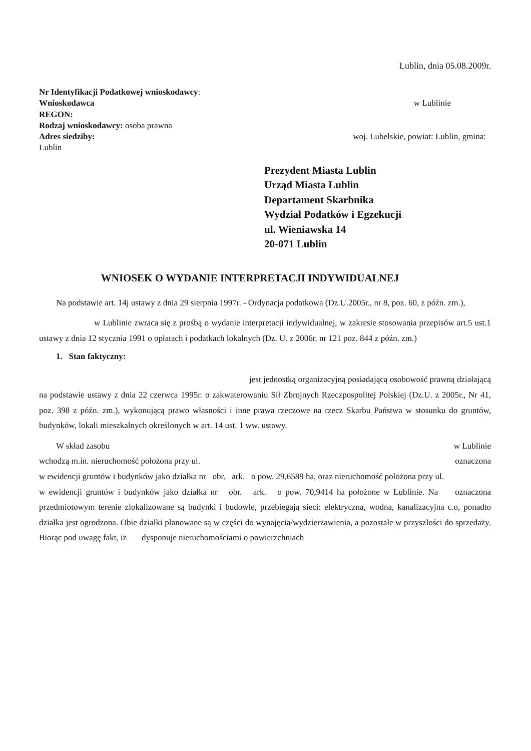Lublin, dnia 05.08.2009r.
Nr Identyfikacji Podatkowej wnioskodawcy:
Wnioskodawca w Lublinie
REGON:
Rodzaj wnioskodawcy: osoba prawna
Adres siedziby: woj. Lubelskie, powiat: Lublin, gmina:
Lublin
Prezydent Miasta Lublin
Urząd Miasta Lublin
Departament Skarbnika
Wydział Podatków i Egzekucji
ul. Wieniawska 14
20-071 Lublin
WNIOSEK O WYDANIE INTERPRETACJI INDYWIDUALNEJ
Na podstawie art. 14j ustawy z dnia 29 sierpnia 1997r. - Ordynacja podatkowa (Dz.U.2005r., nr 8, poz. 60, z późn. zm.),
w Lublinie zwraca się z prośbą o wydanie interpretacji indywidualnej, w zakresie stosowania przepisów art.5 ust.1 ustawy z dnia 12 stycznia 1991 o opłatach i podatkach lokalnych (Dz. U. z 2006r. nr 121 poz. 844 z późn. zm.)
1. Stan faktyczny:
jest jednostką organizacyjną posiadającą osobowość prawną działającą na podstawie ustawy z dnia 22 czerwca 1995r. o zakwaterowaniu Sił Zbrojnych Rzeczpospolitej Polskiej (Dz.U. z 2005r., Nr 41, poz. 398 z późn. zm.), wykonującą prawo własności i inne prawa rzeczowe na rzecz Skarbu Państwa w stosunku do gruntów, budynków, lokali mieszkalnych określonych w art. 14 ust. 1 ww. ustawy.
W skład zasobu w Lublinie
wchodzą m.in. nieruchomość położona przy ul. oznaczona
w ewidencji gruntów i budynków jako działka nr obr. ark. o pow. 29,6589 ha, oraz nieruchomość położona przy ul. oznaczona
w ewidencji gruntów i budynków jako działka nr obr. ark. o pow. 70,9414 ha położone w Lublinie. Na przedmiotowym terenie zlokalizowane są budynki i budowle, przebiegają sieci: elektryczna, wodna, kanalizacyjna c.o, ponadto działka jest ogrodzona. Obie działki planowane są w części do wynajęcia/wydzierżawienia, a pozostałe w przyszłości do sprzedaży. Biorąc pod uwagę fakt, iż dysponuje nieruchomościami o powierzchniach